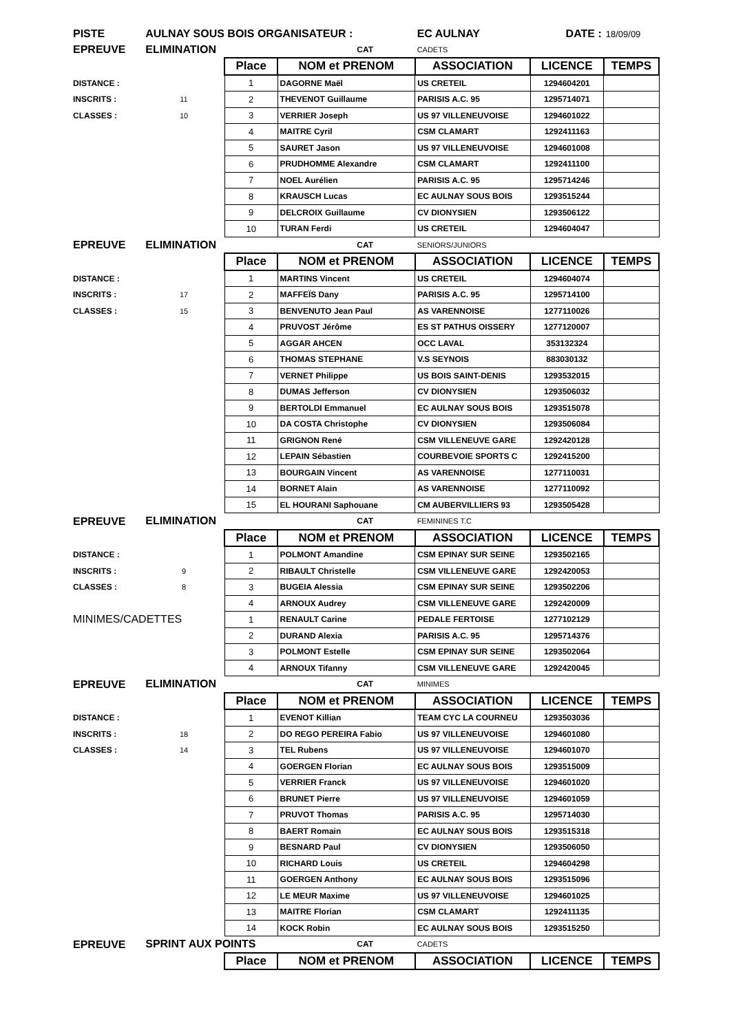| PISTE | AULNAY SOUS BOIS ORGANISATEUR : | | | | EC AULNAY | DATE : | 18/09/09 |
| EPREUVE | ELIMINATION | | | CAT | CADETS | | |
| | | Place | NOM et PRENOM | | ASSOCIATION | LICENCE | TEMPS |
| DISTANCE : | | 1 | DAGORNE Maël | | US CRETEIL | 1294604201 | |
| INSCRITS : | 11 | 2 | THEVENOT Guillaume | | PARISIS A.C. 95 | 1295714071 | |
| CLASSES : | 10 | 3 | VERRIER Joseph | | US 97 VILLENEUVOISE | 1294601022 | |
| | | 4 | MAITRE Cyril | | CSM CLAMART | 1292411163 | |
| | | 5 | SAURET Jason | | US 97 VILLENEUVOISE | 1294601008 | |
| | | 6 | PRUDHOMME Alexandre | | CSM CLAMART | 1292411100 | |
| | | 7 | NOEL Aurélien | | PARISIS A.C. 95 | 1295714246 | |
| | | 8 | KRAUSCH Lucas | | EC AULNAY SOUS BOIS | 1293515244 | |
| | | 9 | DELCROIX Guillaume | | CV DIONYSIEN | 1293506122 | |
| | | 10 | TURAN Ferdi | | US CRETEIL | 1294604047 | |
| EPREUVE | ELIMINATION | | | CAT | SENIORS/JUNIORS | | |
| | | Place | NOM et PRENOM | | ASSOCIATION | LICENCE | TEMPS |
| DISTANCE : | | 1 | MARTINS Vincent | | US CRETEIL | 1294604074 | |
| INSCRITS : | 17 | 2 | MAFFEÏS Dany | | PARISIS A.C. 95 | 1295714100 | |
| CLASSES : | 15 | 3 | BENVENUTO Jean Paul | | AS VARENNOISE | 1277110026 | |
| | | 4 | PRUVOST Jérôme | | ES ST PATHUS OISSERY | 1277120007 | |
| | | 5 | AGGAR AHCEN | | OCC LAVAL | 353132324 | |
| | | 6 | THOMAS STEPHANE | | V.S SEYNOIS | 883030132 | |
| | | 7 | VERNET Philippe | | US BOIS SAINT-DENIS | 1293532015 | |
| | | 8 | DUMAS Jefferson | | CV DIONYSIEN | 1293506032 | |
| | | 9 | BERTOLDI Emmanuel | | EC AULNAY SOUS BOIS | 1293515078 | |
| | | 10 | DA COSTA Christophe | | CV DIONYSIEN | 1293506084 | |
| | | 11 | GRIGNON René | | CSM VILLENEUVE GARE | 1292420128 | |
| | | 12 | LEPAIN Sébastien | | COURBEVOIE SPORTS C | 1292415200 | |
| | | 13 | BOURGAIN Vincent | | AS VARENNOISE | 1277110031 | |
| | | 14 | BORNET Alain | | AS VARENNOISE | 1277110092 | |
| | | 15 | EL HOURANI Saphouane | | CM AUBERVILLIERS 93 | 1293505428 | |
| EPREUVE | ELIMINATION | | | CAT | FEMININES T.C | | |
| | | Place | NOM et PRENOM | | ASSOCIATION | LICENCE | TEMPS |
| DISTANCE : | | 1 | POLMONT Amandine | | CSM EPINAY SUR SEINE | 1293502165 | |
| INSCRITS : | 9 | 2 | RIBAULT Christelle | | CSM VILLENEUVE GARE | 1292420053 | |
| CLASSES : | 8 | 3 | BUGEIA Alessia | | CSM EPINAY SUR SEINE | 1293502206 | |
| | | 4 | ARNOUX Audrey | | CSM VILLENEUVE GARE | 1292420009 | |
| MINIMES/CADETTES | | 1 | RENAULT Carine | | PEDALE FERTOISE | 1277102129 | |
| | | 2 | DURAND Alexia | | PARISIS A.C. 95 | 1295714376 | |
| | | 3 | POLMONT Estelle | | CSM EPINAY SUR SEINE | 1293502064 | |
| | | 4 | ARNOUX Tifanny | | CSM VILLENEUVE GARE | 1292420045 | |
| EPREUVE | ELIMINATION | | | CAT | MINIMES | | |
| | | Place | NOM et PRENOM | | ASSOCIATION | LICENCE | TEMPS |
| DISTANCE : | | 1 | EVENOT Killian | | TEAM CYC LA COURNEU | 1293503036 | |
| INSCRITS : | 18 | 2 | DO REGO PEREIRA Fabio | | US 97 VILLENEUVOISE | 1294601080 | |
| CLASSES : | 14 | 3 | TEL Rubens | | US 97 VILLENEUVOISE | 1294601070 | |
| | | 4 | GOERGEN Florian | | EC AULNAY SOUS BOIS | 1293515009 | |
| | | 5 | VERRIER Franck | | US 97 VILLENEUVOISE | 1294601020 | |
| | | 6 | BRUNET Pierre | | US 97 VILLENEUVOISE | 1294601059 | |
| | | 7 | PRUVOT Thomas | | PARISIS A.C. 95 | 1295714030 | |
| | | 8 | BAERT Romain | | EC AULNAY SOUS BOIS | 1293515318 | |
| | | 9 | BESNARD Paul | | CV DIONYSIEN | 1293506050 | |
| | | 10 | RICHARD Louis | | US CRETEIL | 1294604298 | |
| | | 11 | GOERGEN Anthony | | EC AULNAY SOUS BOIS | 1293515096 | |
| | | 12 | LE MEUR Maxime | | US 97 VILLENEUVOISE | 1294601025 | |
| | | 13 | MAITRE Florian | | CSM CLAMART | 1292411135 | |
| | | 14 | KOCK Robin | | EC AULNAY SOUS BOIS | 1293515250 | |
| EPREUVE | SPRINT AUX POINTS | | | CAT | CADETS | | |
| | | Place | NOM et PRENOM | | ASSOCIATION | LICENCE | TEMPS |